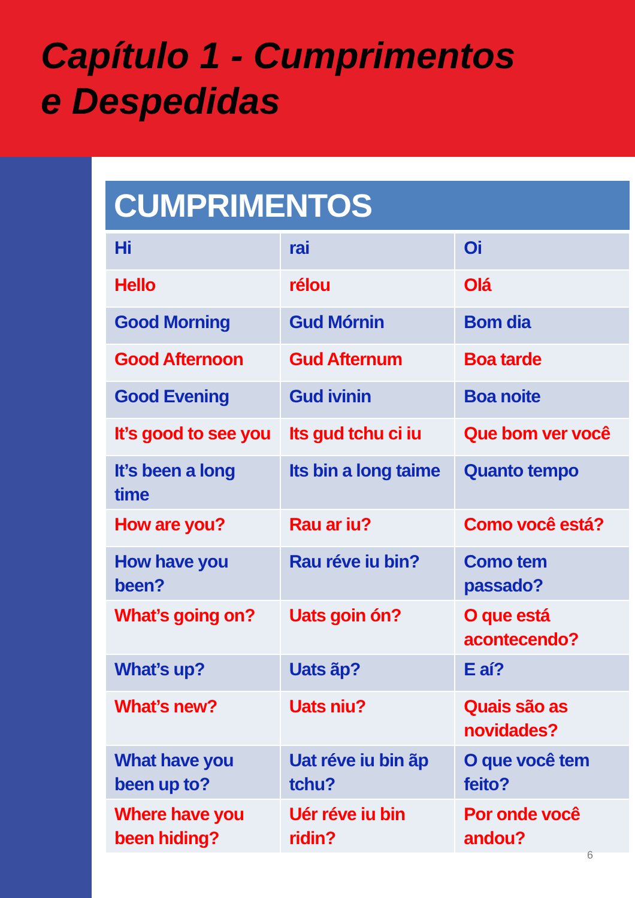Capítulo 1 - Cumprimentos
e Despedidas
| CUMPRIMENTOS | | |
| --- | --- | --- |
| Hi | rai | Oi |
| Hello | rélou | Olá |
| Good Morning | Gud Mórnin | Bom dia |
| Good Afternoon | Gud Afternum | Boa tarde |
| Good Evening | Gud ivinin | Boa noite |
| It’s good to see you | Its gud tchu ci iu | Que bom ver você |
| It’s been a long time | Its bin a long taime | Quanto tempo |
| How are you? | Rau ar iu? | Como você está? |
| How have you been? | Rau réve iu bin? | Como tem passado? |
| What’s going on? | Uats goin ón? | O que está acontecendo? |
| What’s up? | Uats ãp? | E aí? |
| What’s new? | Uats niu? | Quais são as novidades? |
| What have you been up to? | Uat réve iu bin ãp tchu? | O que você tem feito? |
| Where have you been hiding? | Uér réve iu bin ridin? | Por onde você andou? |
6